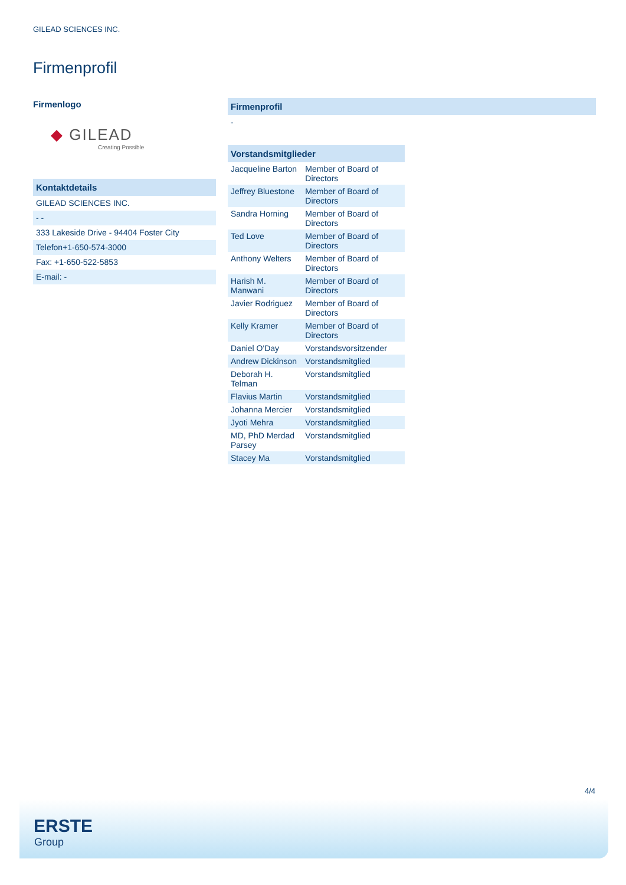GILEAD SCIENCES INC.
Firmenprofil
Firmenlogo
◆ GILEAD
Creating Possible
Kontaktdetails
GILEAD SCIENCES INC.
- -
333 Lakeside Drive - 94404 Foster City
Telefon+1-650-574-3000
Fax: +1-650-522-5853
E-mail: -
Firmenprofil
-
Vorstandsmitglieder
| Jacqueline Barton | Member of Board of Directors |
| Jeffrey Bluestone | Member of Board of Directors |
| Sandra Horning | Member of Board of Directors |
| Ted Love | Member of Board of Directors |
| Anthony Welters | Member of Board of Directors |
| Harish M. Manwani | Member of Board of Directors |
| Javier Rodriguez | Member of Board of Directors |
| Kelly Kramer | Member of Board of Directors |
| Daniel O'Day | Vorstandsvorsitzender |
| Andrew Dickinson | Vorstandsmitglied |
| Deborah H. Telman | Vorstandsmitglied |
| Flavius Martin | Vorstandsmitglied |
| Johanna Mercier | Vorstandsmitglied |
| Jyoti Mehra | Vorstandsmitglied |
| MD, PhD Merdad Parsey | Vorstandsmitglied |
| Stacey Ma | Vorstandsmitglied |
4/4
ERSTE
Group